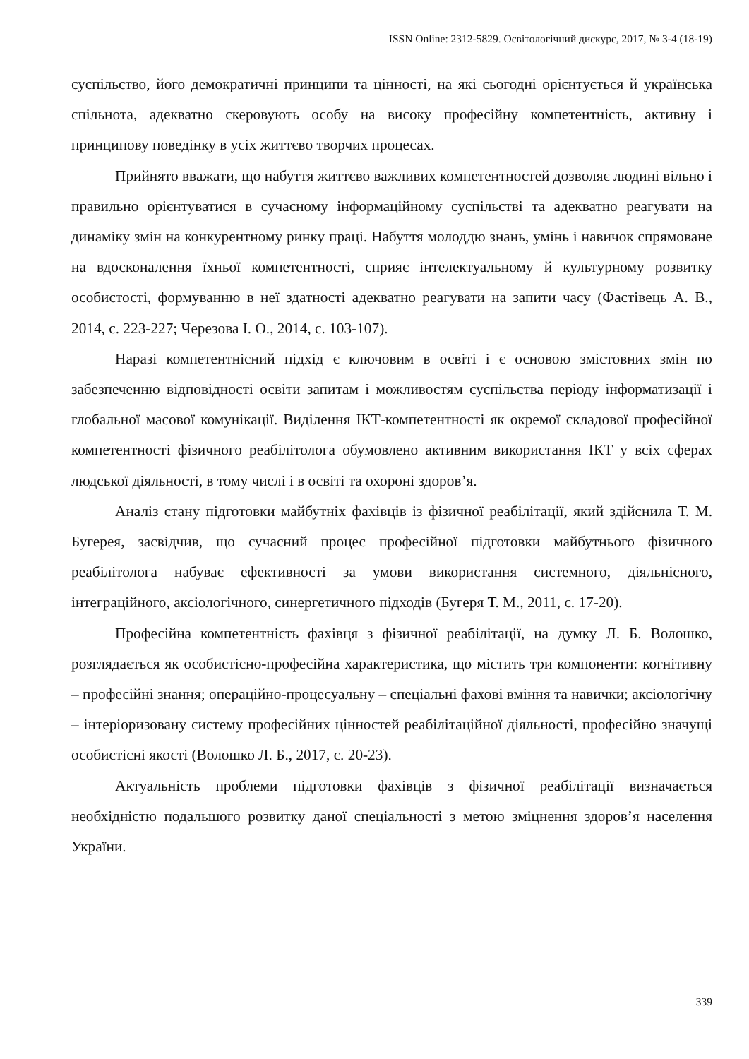ISSN Online: 2312-5829. Освітологічний дискурс, 2017, № 3-4 (18-19)
суспільство, його демократичні принципи та цінності, на які сьогодні орієнтується й українська спільнота, адекватно скеровують особу на високу професійну компетентність, активну і принципову поведінку в усіх життєво творчих процесах.
Прийнято вважати, що набуття життєво важливих компетентностей дозволяє людині вільно і правильно орієнтуватися в сучасному інформаційному суспільстві та адекватно реагувати на динаміку змін на конкурентному ринку праці. Набуття молоддю знань, умінь і навичок спрямоване на вдосконалення їхньої компетентності, сприяє інтелектуальному й культурному розвитку особистості, формуванню в неї здатності адекватно реагувати на запити часу (Фастівець А. В., 2014, с. 223-227; Черезова І. О., 2014, с. 103-107).
Наразі компетентнісний підхід є ключовим в освіті і є основою змістовних змін по забезпеченню відповідності освіти запитам і можливостям суспільства періоду інформатизації і глобальної масової комунікації. Виділення ІКТ-компетентності як окремої складової професійної компетентності фізичного реабілітолога обумовлено активним використання ІКТ у всіх сферах людської діяльності, в тому числі і в освіті та охороні здоров’я.
Аналіз стану підготовки майбутніх фахівців із фізичної реабілітації, який здійснила Т. М. Бугерея, засвідчив, що сучасний процес професійної підготовки майбутнього фізичного реабілітолога набуває ефективності за умови використання системного, діяльнісного, інтеграційного, аксіологічного, синергетичного підходів (Бугеря Т. М., 2011, с. 17-20).
Професійна компетентність фахівця з фізичної реабілітації, на думку Л. Б. Волошко, розглядається як особистісно-професійна характеристика, що містить три компоненти: когнітивну – професійні знання; операційно-процесуальну – спеціальні фахові вміння та навички; аксіологічну – інтеріоризовану систему професійних цінностей реабілітаційної діяльності, професійно значущі особистісні якості (Волошко Л. Б., 2017, с. 20-23).
Актуальність проблеми підготовки фахівців з фізичної реабілітації визначається необхідністю подальшого розвитку даної спеціальності з метою зміцнення здоров’я населення України.
339